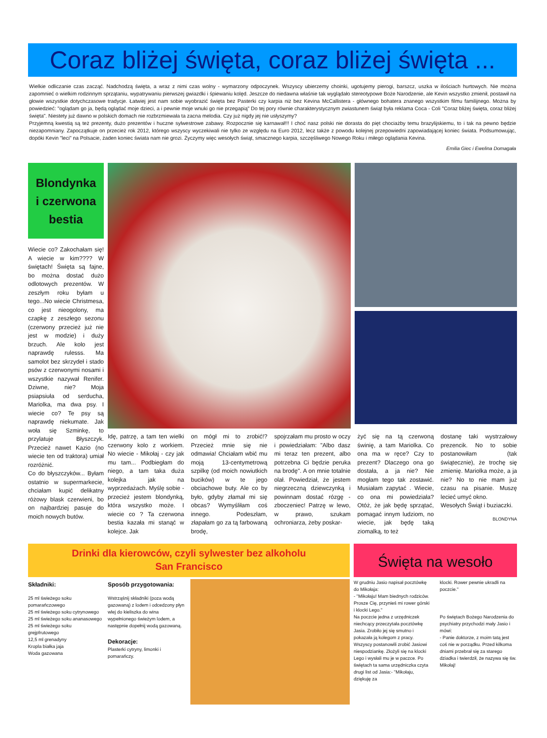Coraz bliżej święta, coraz bliżej święta ...
Wielkie odliczanie czas zacząć. Nadchodzą święta, a wraz z nimi czas wolny - wymarzony odpoczynek. Wszyscy ubierzemy choinki, ugotujemy pierogi, barszcz, uszka w ilościach hurtowych. Nie można zapomnieć o wielkim rodzinnym sprzątaniu, wypatrywaniu pierwszej gwiazdki i śpiewaniu kolęd. Jeszcze do niedawna właśnie tak wyglądało stereotypowe Boże Narodzenie, ale Kevin wszystko zmienił, postawił na głowie wszystkie dotychczasowe tradycje. Łatwiej jest nam sobie wyobrazić święta bez Pasterki czy karpia niż bez Kevina McCallistera - głównego bohatera znanego wszystkim filmu familijnego. Można by powiedzieć: "oglądam go ja, będą oglądać moje dzieci, a i pewnie moje wnuki go nie przegapią" Do tej pory równie charakterystycznym zwiastunem świąt była reklama Coca - Coli "Coraz bliżej święta, coraz bliżej święta". Niestety już dawno w polskich domach nie rozbrzmiewała ta zacna melodia. Czy już nigdy jej nie usłyszymy?
Przyjemną kwestią są też prezenty, dużo prezentów i huczne sylwestrowe zabawy. Rozpocznie się karnawał!!! I choć nasz polski nie dorasta do pięt chociażby temu brazylijskiemu, to i tak na pewno będzie niezapomniany. Zapoczątkuje on przecież rok 2012, którego wszyscy wyczekiwali nie tylko ze względu na Euro 2012, lecz także z powodu kolejnej przepowiedni zapowiadającej koniec świata. Podsumowując, dopóki Kevin "leci" na Polsacie, żaden koniec świata nam nie grozi. Życzymy więc wesołych świąt, smacznego karpia, szczęśliwego Nowego Roku i miłego oglądania Kevina.
Emilia Giec i Ewelina Domagała
Blondynka
i czerwona
bestia
Wiecie co? Zakochałam się! A wiecie w kim???? W świętach! Święta są fajne, bo można dostać dużo odlotowych prezentów. W zeszłym roku byłam u tego...No wiecie Christmesa, co jest nieogolony, ma czapkę z zeszłego sezonu (czerwony przecież już nie jest w modzie) i duży brzuch. Ale kolo jest naprawdę rulesss. Ma samolot bez skrzydeł i stado psów z czerwonymi nosami i wszystkie nazywał Renifer. Dziwne, nie? Moja psiapsiuła od serducha, Mariolka, ma dwa psy. I wiecie co? Te psy są naprawdę niekumate. Jak woła się Szminkę, to przylatuje Błyszczyk. Przecież nawet Kazio (no wiecie ten od traktora) umiał rozróżnić.
Co do błyszczyków... Byłam ostatnio w supermarkecie, chciałam kupić delikatny różowy blask czerwieni, bo on najbardziej pasuje do moich nowych butów.
Idę, patrzę, a tam ten wielki czerwony kolo z workiem. No wiecie - Mikołaj - czy jak mu tam... Podbiegłam do niego, a tam taka duża kolejka jak na wyprzedażach. Myślę sobie - przecież jestem blondynką, która wszystko może. I wiecie co ? Ta czerwona bestia kazała mi stanąć w kolejce. Jak
on mógł mi to zrobić!? Przecież mnie się nie odmawia! Chciałam wbić mu moją 13-centymetrową szpilkę (od moich nowiutkich bucików) w te jego obciachowe buty. Ale co by było, gdyby złamał mi się obcas? Wymyśliłam coś innego. Podeszłam, złapałam go za tą farbowaną brodę,
spojrzałam mu prosto w oczy i powiedziałam: "Albo dasz mi teraz ten prezent, albo potrzebna Ci będzie peruka na brodę". A on mnie totalnie olał. Powiedział, że jestem niegrzeczną dziewczynką i powinnam dostać rózgę - zboczeniec! Patrzę w lewo, w prawo, szukam ochroniarza, żeby poskar-
żyć się na tą czerwoną świnię, a tam Mariolka. Co ona ma w ręce? Czy to prezent? Dlaczego ona go dostała, a ja nie? Nie mogłam tego tak zostawić. Musiałam zapytać . Wiecie, co ona mi powiedziała? Otóż, że jak będę sprzątać, pomagać innym ludziom, no wiecie, jak będę taką ziomalką, to też
dostanę taki wystrzałowy prezencik. No to sobie postanowiłam (tak świątecznie), że trochę się zmienię. Mariolka może, a ja nie? No to nie mam już czasu na pisanie. Muszę lecieć umyć okno.
Wesołych Świąt i buziaczki.
BLONDYNA
Drinki dla kierowców, czyli sylwester bez alkoholu
San Francisco
Składniki:
25 ml świeżego soku pomarańczowego
25 ml świeżego soku cytrynowego
25 ml świeżego soku ananasowego
25 ml świeżego soku grejpfrutowego
12,5 ml grenadyny
Kropla białka jaja
Woda gazowana
Sposób przygotowania:
Wstrząśnij składniki (poza wodą gazowaną) z lodem i odcedzony płyn wlej do kieliszka do wina wypełnionego świeżym lodem, a następnie dopełnij wodą gazowaną.
Dekoracje:
Plasterki cytryny, limonki i pomarańczy.
Święta na wesoło
W grudniu Jasio napisał pocztówkę do Mikołaja:
- "Mikołaju! Mam biednych rodziców. Prosze Cię, przynieś mi rower górski i klocki Lego."
Na poczcie jedna z urzędniczek niechcący przeczytała pocztówkę Jasia. Zrobiło jej się smutno i pokazała ją kolegom z pracy. Wszyscy postanowili zrobić Jasiowi niespodziankę. Złożyli się na klocki Lego i wysłali mu je w paczce. Po świętach ta sama urzędniczka czyta drugi list od Jasia:- "Mikołaju, dziękuję za
klocki. Rower pewnie ukradli na poczcie."
Po świętach Bożego Narodzenia do psychiatry przychodzi mały Jasio i mówi:
- Panie doktorze, z moim tatą jest coś nie w porządku. Przed kilkoma dniami przebrał się za starego dziadka i twierdził, że nazywa się św. Mikołaj!